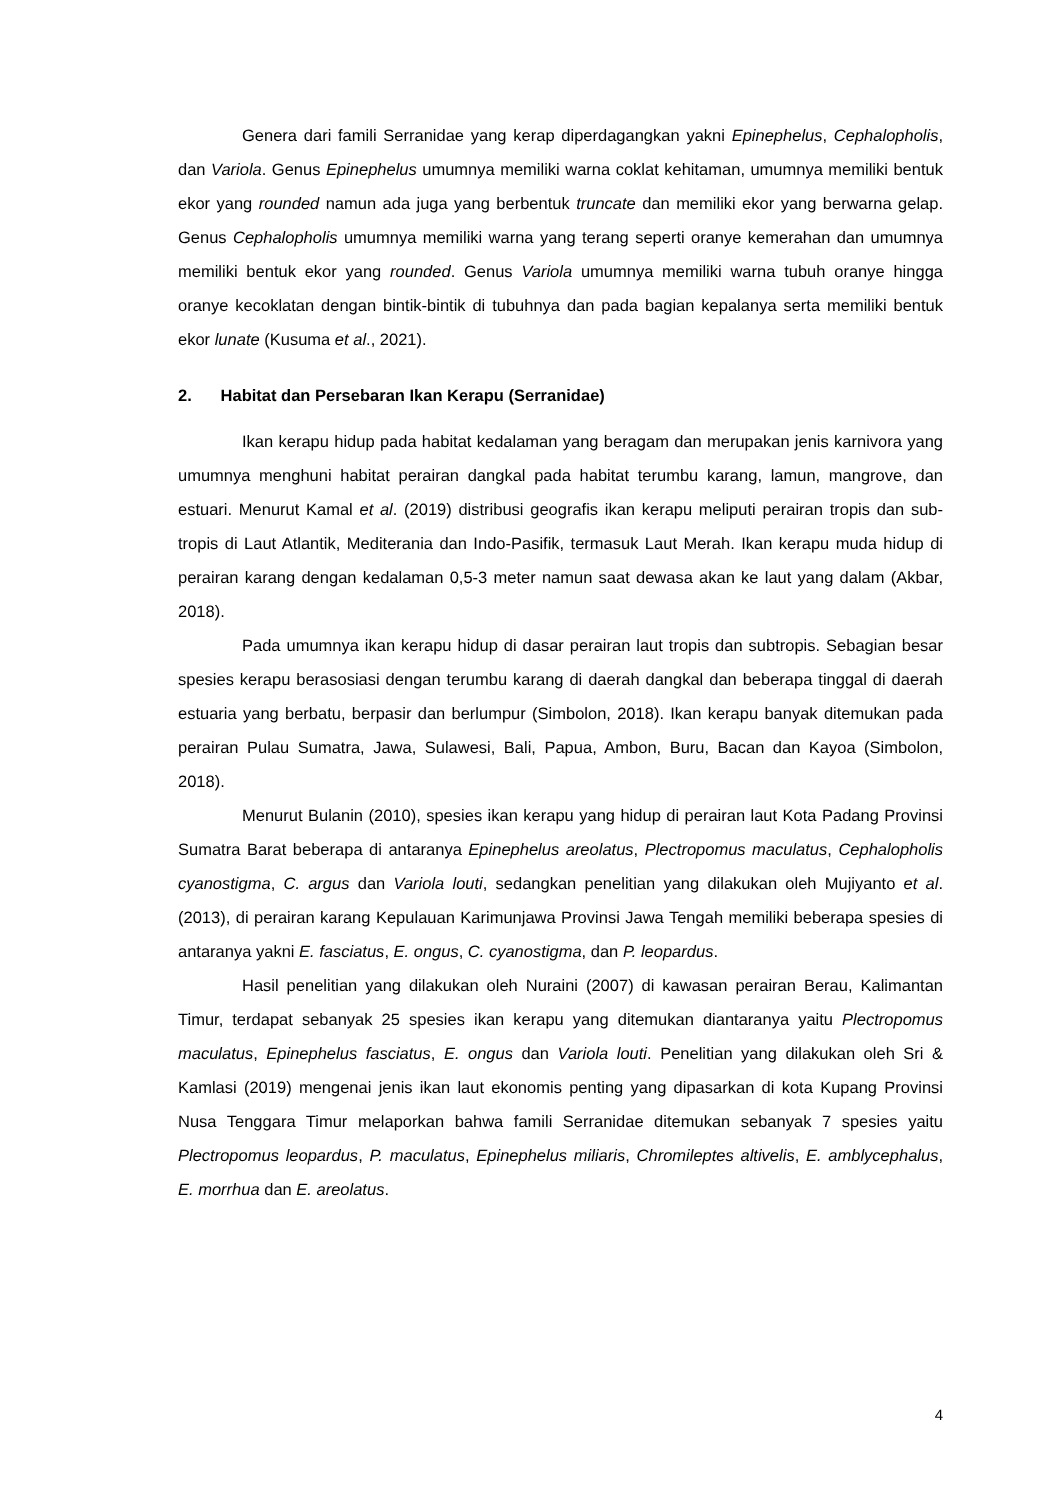Genera dari famili Serranidae yang kerap diperdagangkan yakni Epinephelus, Cephalopholis, dan Variola. Genus Epinephelus umumnya memiliki warna coklat kehitaman, umumnya memiliki bentuk ekor yang rounded namun ada juga yang berbentuk truncate dan memiliki ekor yang berwarna gelap. Genus Cephalopholis umumnya memiliki warna yang terang seperti oranye kemerahan dan umumnya memiliki bentuk ekor yang rounded. Genus Variola umumnya memiliki warna tubuh oranye hingga oranye kecoklatan dengan bintik-bintik di tubuhnya dan pada bagian kepalanya serta memiliki bentuk ekor lunate (Kusuma et al., 2021).
2. Habitat dan Persebaran Ikan Kerapu (Serranidae)
Ikan kerapu hidup pada habitat kedalaman yang beragam dan merupakan jenis karnivora yang umumnya menghuni habitat perairan dangkal pada habitat terumbu karang, lamun, mangrove, dan estuari. Menurut Kamal et al. (2019) distribusi geografis ikan kerapu meliputi perairan tropis dan sub-tropis di Laut Atlantik, Mediterania dan Indo-Pasifik, termasuk Laut Merah. Ikan kerapu muda hidup di perairan karang dengan kedalaman 0,5-3 meter namun saat dewasa akan ke laut yang dalam (Akbar, 2018).
Pada umumnya ikan kerapu hidup di dasar perairan laut tropis dan subtropis. Sebagian besar spesies kerapu berasosiasi dengan terumbu karang di daerah dangkal dan beberapa tinggal di daerah estuaria yang berbatu, berpasir dan berlumpur (Simbolon, 2018). Ikan kerapu banyak ditemukan pada perairan Pulau Sumatra, Jawa, Sulawesi, Bali, Papua, Ambon, Buru, Bacan dan Kayoa (Simbolon, 2018).
Menurut Bulanin (2010), spesies ikan kerapu yang hidup di perairan laut Kota Padang Provinsi Sumatra Barat beberapa di antaranya Epinephelus areolatus, Plectropomus maculatus, Cephalopholis cyanostigma, C. argus dan Variola louti, sedangkan penelitian yang dilakukan oleh Mujiyanto et al. (2013), di perairan karang Kepulauan Karimunjawa Provinsi Jawa Tengah memiliki beberapa spesies di antaranya yakni E. fasciatus, E. ongus, C. cyanostigma, dan P. leopardus.
Hasil penelitian yang dilakukan oleh Nuraini (2007) di kawasan perairan Berau, Kalimantan Timur, terdapat sebanyak 25 spesies ikan kerapu yang ditemukan diantaranya yaitu Plectropomus maculatus, Epinephelus fasciatus, E. ongus dan Variola louti. Penelitian yang dilakukan oleh Sri & Kamlasi (2019) mengenai jenis ikan laut ekonomis penting yang dipasarkan di kota Kupang Provinsi Nusa Tenggara Timur melaporkan bahwa famili Serranidae ditemukan sebanyak 7 spesies yaitu Plectropomus leopardus, P. maculatus, Epinephelus miliaris, Chromileptes altivelis, E. amblycephalus, E. morrhua dan E. areolatus.
4